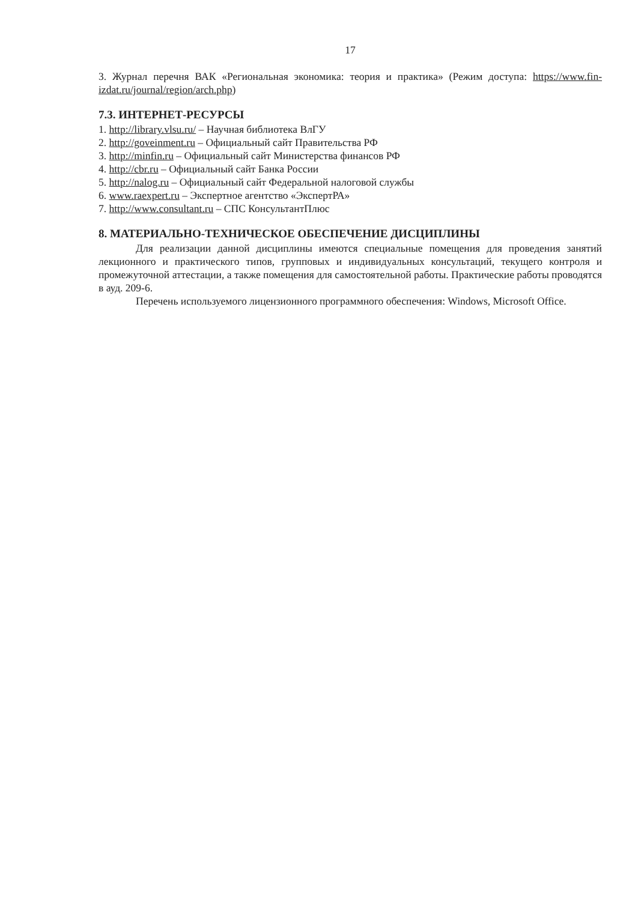17
3. Журнал перечня ВАК «Региональная экономика: теория и практика» (Режим доступа: https://www.fin-izdat.ru/journal/region/arch.php)
7.3. ИНТЕРНЕТ-РЕСУРСЫ
1. http://library.vlsu.ru/ – Научная библиотека ВлГУ
2. http://goveinment.ru – Официальный сайт Правительства РФ
3. http://minfin.ru – Официальный сайт Министерства финансов РФ
4. http://cbr.ru – Официальный сайт Банка России
5. http://nalog.ru – Официальный сайт Федеральной налоговой службы
6. www.raexpert.ru – Экспертное агентство «ЭкспертРА»
7. http://www.consultant.ru – СПС КонсультантПлюс
8. МАТЕРИАЛЬНО-ТЕХНИЧЕСКОЕ ОБЕСПЕЧЕНИЕ ДИСЦИПЛИНЫ
Для реализации данной дисциплины имеются специальные помещения для проведения занятий лекционного и практического типов, групповых и индивидуальных консультаций, текущего контроля и промежуточной аттестации, а также помещения для самостоятельной работы. Практические работы проводятся в ауд. 209-6.
Перечень используемого лицензионного программного обеспечения: Windows, Microsoft Office.